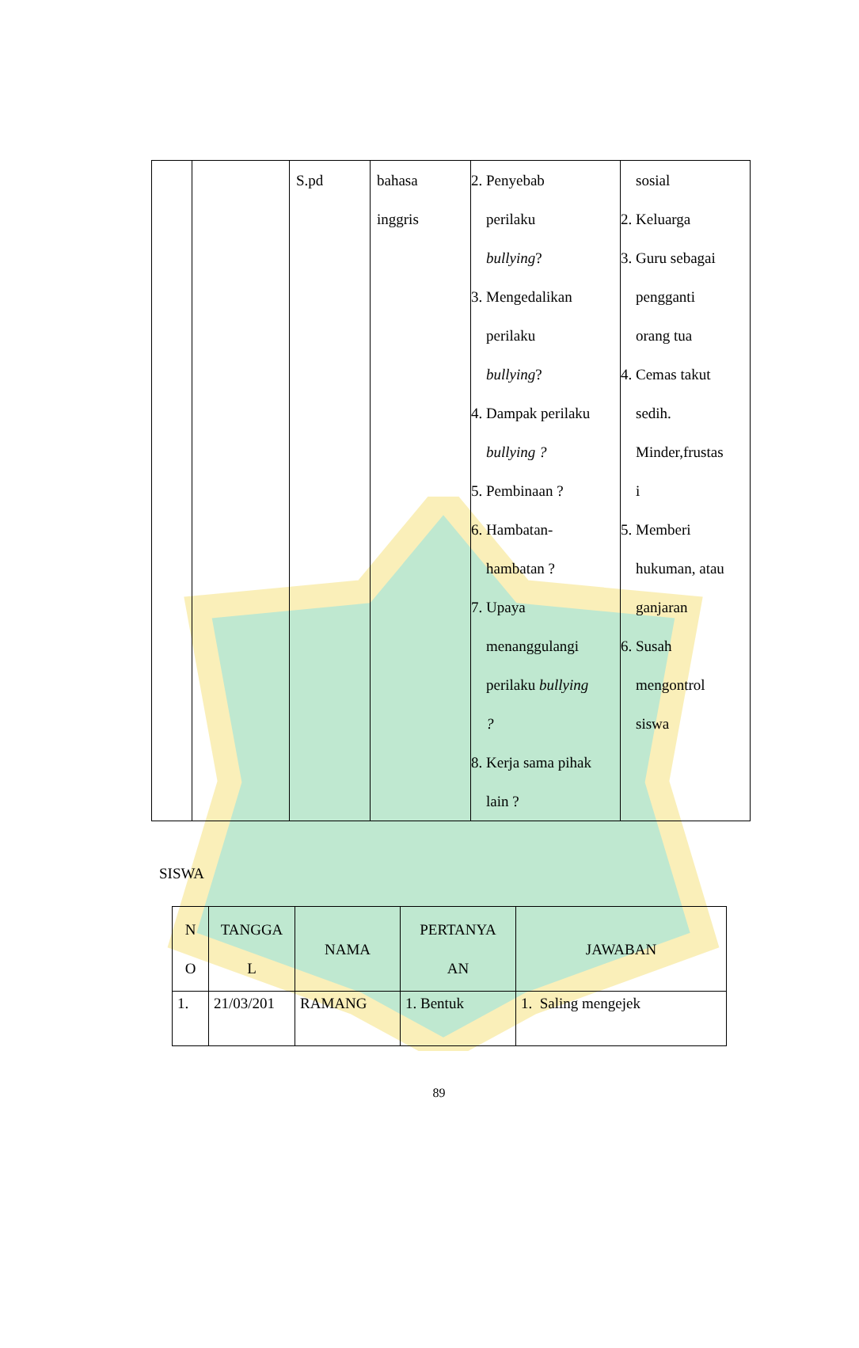| | | S.pd | bahasa inggris | 2. Penyebab perilaku bullying ? 3. Mengedalikan perilaku bullying ? 4. Dampak perilaku bullying ? 5. Pembinaan ? 6. Hambatan- hambatan ? 7. Upaya menanggulangi perilaku bullying ? 8. Kerja sama pihak lain ? | sosial 2. Keluarga 3. Guru sebagai pengganti orang tua 4. Cemas takut sedih. Minder,frustas i 5. Memberi hukuman, atau ganjaran 6. Susah mengontrol siswa |
SISWA
| N O | TANGGA L | NAMA | PERTANYA AN | JAWABAN |
| --- | --- | --- | --- | --- |
| 1. | 21/03/201 | RAMANG | 1. Bentuk | 1. Saling mengejek |
89